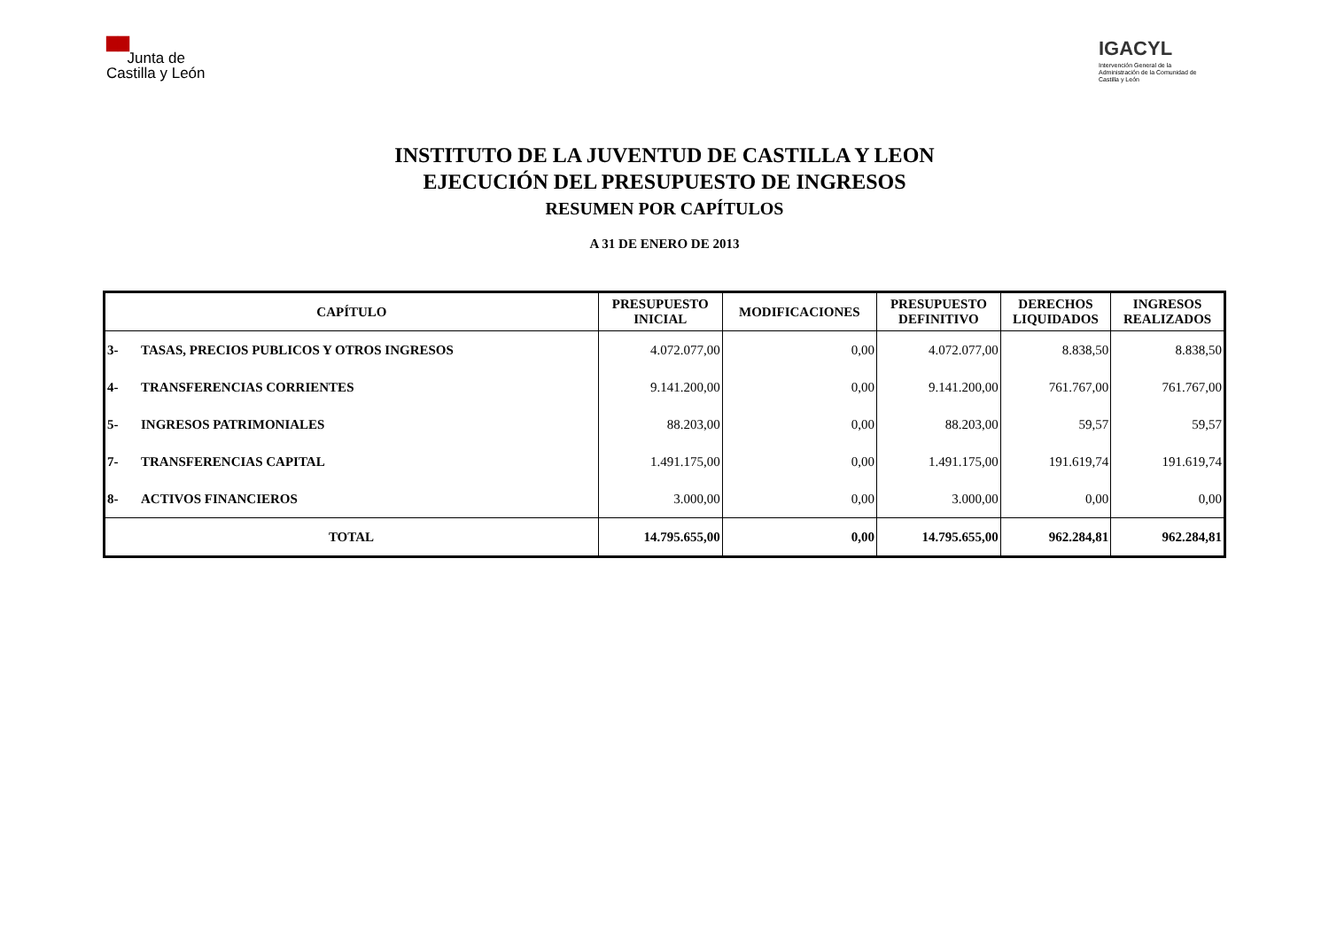▇▇
Junta de
Castilla y León
IGACYL
Intervención General de la Administración de la Comunidad de Castilla y León
INSTITUTO DE LA JUVENTUD DE CASTILLA Y LEON
EJECUCIÓN DEL PRESUPUESTO DE INGRESOS
RESUMEN POR CAPÍTULOS
A 31 DE ENERO DE 2013
| CAPÍTULO | | PRESUPUESTO INICIAL | MODIFICACIONES | PRESUPUESTO DEFINITIVO | DERECHOS LIQUIDADOS | INGRESOS REALIZADOS |
| --- | --- | --- | --- | --- | --- | --- |
| 3- | TASAS, PRECIOS PUBLICOS Y OTROS INGRESOS | 4.072.077,00 | 0,00 | 4.072.077,00 | 8.838,50 | 8.838,50 |
| 4- | TRANSFERENCIAS CORRIENTES | 9.141.200,00 | 0,00 | 9.141.200,00 | 761.767,00 | 761.767,00 |
| 5- | INGRESOS PATRIMONIALES | 88.203,00 | 0,00 | 88.203,00 | 59,57 | 59,57 |
| 7- | TRANSFERENCIAS CAPITAL | 1.491.175,00 | 0,00 | 1.491.175,00 | 191.619,74 | 191.619,74 |
| 8- | ACTIVOS FINANCIEROS | 3.000,00 | 0,00 | 3.000,00 | 0,00 | 0,00 |
| TOTAL | | 14.795.655,00 | 0,00 | 14.795.655,00 | 962.284,81 | 962.284,81 |